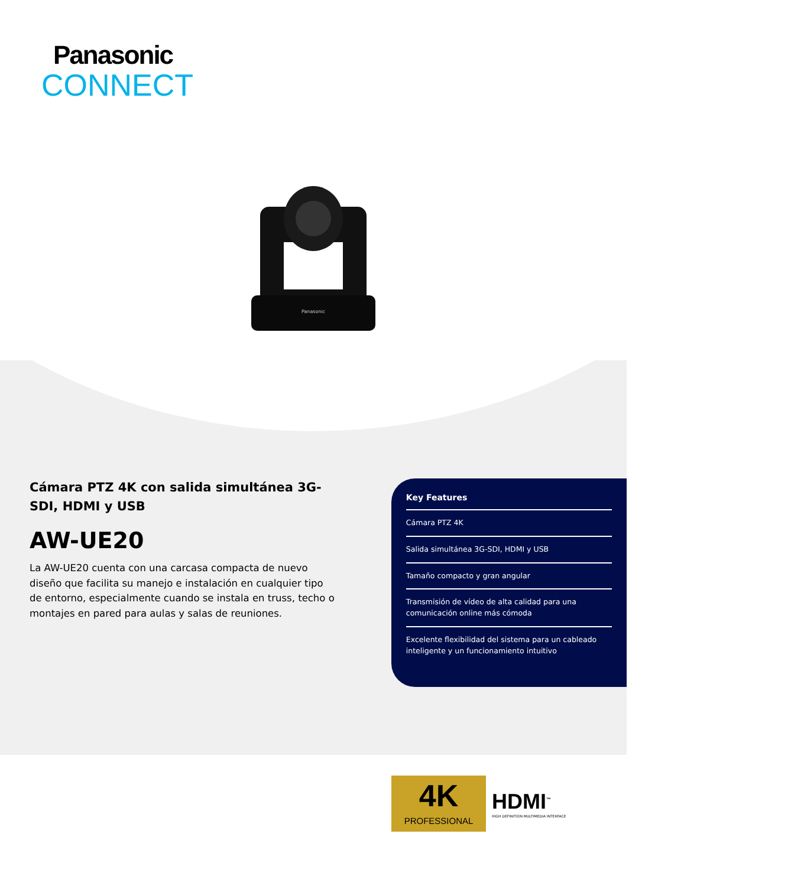Panasonic
CONNECT
Panasonic
Cámara PTZ 4K con salida simultánea 3G-SDI, HDMI y USB
AW-UE20
La AW-UE20 cuenta con una carcasa compacta de nuevo diseño que facilita su manejo e instalación en cualquier tipo de entorno, especialmente cuando se instala en truss, techo o montajes en pared para aulas y salas de reuniones.
Key Features
Cámara PTZ 4K
Salida simultánea 3G-SDI, HDMI y USB
Tamaño compacto y gran angular
Transmisión de vídeo de alta calidad para una comunicación online más cómoda
Excelente flexibilidad del sistema para un cableado inteligente y un funcionamiento intuitivo
4K
PROFESSIONAL
HDMI<sup>™</sup>
HIGH DEFINITION MULTIMEDIA INTERFACE